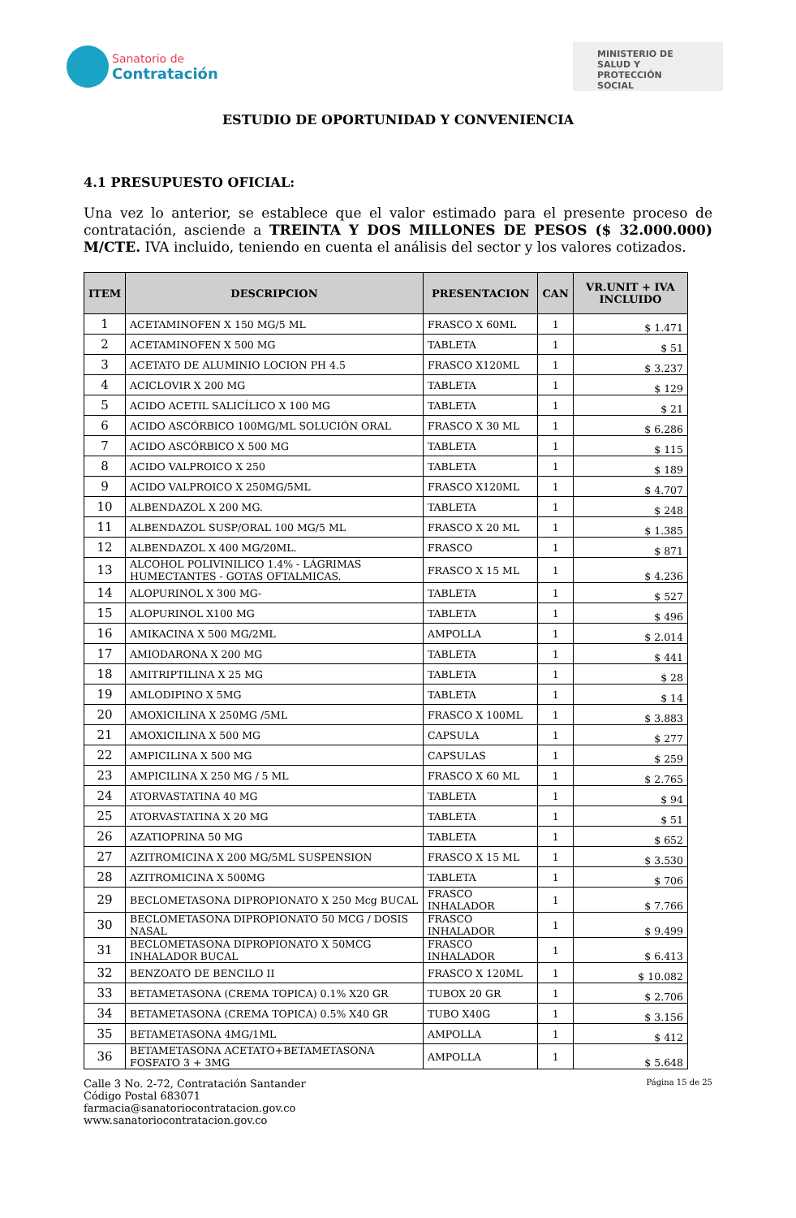Sanatorio de
Contratación
MINISTERIO DE SALUD Y PROTECCIÓN SOCIAL
ESTUDIO DE OPORTUNIDAD Y CONVENIENCIA
4.1 PRESUPUESTO OFICIAL:
Una vez lo anterior, se establece que el valor estimado para el presente proceso de contratación, asciende a TREINTA Y DOS MILLONES DE PESOS ($ 32.000.000) M/CTE. IVA incluido, teniendo en cuenta el análisis del sector y los valores cotizados.
| ITEM | DESCRIPCION | PRESENTACION | CAN | VR.UNIT + IVA INCLUIDO |
| --- | --- | --- | --- | --- |
| 1 | ACETAMINOFEN X 150 MG/5 ML | FRASCO X 60ML | 1 | $ 1.471 |
| 2 | ACETAMINOFEN X 500 MG | TABLETA | 1 | $ 51 |
| 3 | ACETATO DE ALUMINIO LOCION PH 4.5 | FRASCO X120ML | 1 | $ 3.237 |
| 4 | ACICLOVIR X 200 MG | TABLETA | 1 | $ 129 |
| 5 | ACIDO ACETIL SALICÍLICO X 100 MG | TABLETA | 1 | $ 21 |
| 6 | ACIDO ASCÓRBICO 100MG/ML SOLUCIÓN ORAL | FRASCO X 30 ML | 1 | $ 6.286 |
| 7 | ACIDO ASCÓRBICO X 500 MG | TABLETA | 1 | $ 115 |
| 8 | ACIDO VALPROICO X 250 | TABLETA | 1 | $ 189 |
| 9 | ACIDO VALPROICO X 250MG/5ML | FRASCO X120ML | 1 | $ 4.707 |
| 10 | ALBENDAZOL X 200 MG. | TABLETA | 1 | $ 248 |
| 11 | ALBENDAZOL SUSP/ORAL 100 MG/5 ML | FRASCO X 20 ML | 1 | $ 1.385 |
| 12 | ALBENDAZOL X 400 MG/20ML. | FRASCO | 1 | $ 871 |
| 13 | ALCOHOL POLIVINILICO 1.4% - LÁGRIMAS HUMECTANTES - GOTAS OFTALMICAS. | FRASCO X 15 ML | 1 | $ 4.236 |
| 14 | ALOPURINOL X 300 MG- | TABLETA | 1 | $ 527 |
| 15 | ALOPURINOL X100 MG | TABLETA | 1 | $ 496 |
| 16 | AMIKACINA X 500 MG/2ML | AMPOLLA | 1 | $ 2.014 |
| 17 | AMIODARONA X 200 MG | TABLETA | 1 | $ 441 |
| 18 | AMITRIPTILINA X 25 MG | TABLETA | 1 | $ 28 |
| 19 | AMLODIPINO X 5MG | TABLETA | 1 | $ 14 |
| 20 | AMOXICILINA X 250MG /5ML | FRASCO X 100ML | 1 | $ 3.883 |
| 21 | AMOXICILINA X 500 MG | CAPSULA | 1 | $ 277 |
| 22 | AMPICILINA X 500 MG | CAPSULAS | 1 | $ 259 |
| 23 | AMPICILINA X 250 MG / 5 ML | FRASCO X 60 ML | 1 | $ 2.765 |
| 24 | ATORVASTATINA 40 MG | TABLETA | 1 | $ 94 |
| 25 | ATORVASTATINA X 20 MG | TABLETA | 1 | $ 51 |
| 26 | AZATIOPRINA 50 MG | TABLETA | 1 | $ 652 |
| 27 | AZITROMICINA X 200 MG/5ML SUSPENSION | FRASCO X 15 ML | 1 | $ 3.530 |
| 28 | AZITROMICINA X 500MG | TABLETA | 1 | $ 706 |
| 29 | BECLOMETASONA DIPROPIONATO X 250 Mcg BUCAL | FRASCO INHALADOR | 1 | $ 7.766 |
| 30 | BECLOMETASONA DIPROPIONATO 50 MCG / DOSIS NASAL | FRASCO INHALADOR | 1 | $ 9.499 |
| 31 | BECLOMETASONA DIPROPIONATO X 50MCG INHALADOR BUCAL | FRASCO INHALADOR | 1 | $ 6.413 |
| 32 | BENZOATO DE BENCILO II | FRASCO X 120ML | 1 | $ 10.082 |
| 33 | BETAMETASONA (CREMA TOPICA) 0.1% X20 GR | TUBOX 20 GR | 1 | $ 2.706 |
| 34 | BETAMETASONA (CREMA TOPICA) 0.5% X40 GR | TUBO X40G | 1 | $ 3.156 |
| 35 | BETAMETASONA 4MG/1ML | AMPOLLA | 1 | $ 412 |
| 36 | BETAMETASONA ACETATO+BETAMETASONA FOSFATO 3 + 3MG | AMPOLLA | 1 | $ 5.648 |
Calle 3 No. 2-72, Contratación Santander
Código Postal 683071
farmacia@sanatoriocontratacion.gov.co
www.sanatoriocontratacion.gov.co
Página 15 de 25